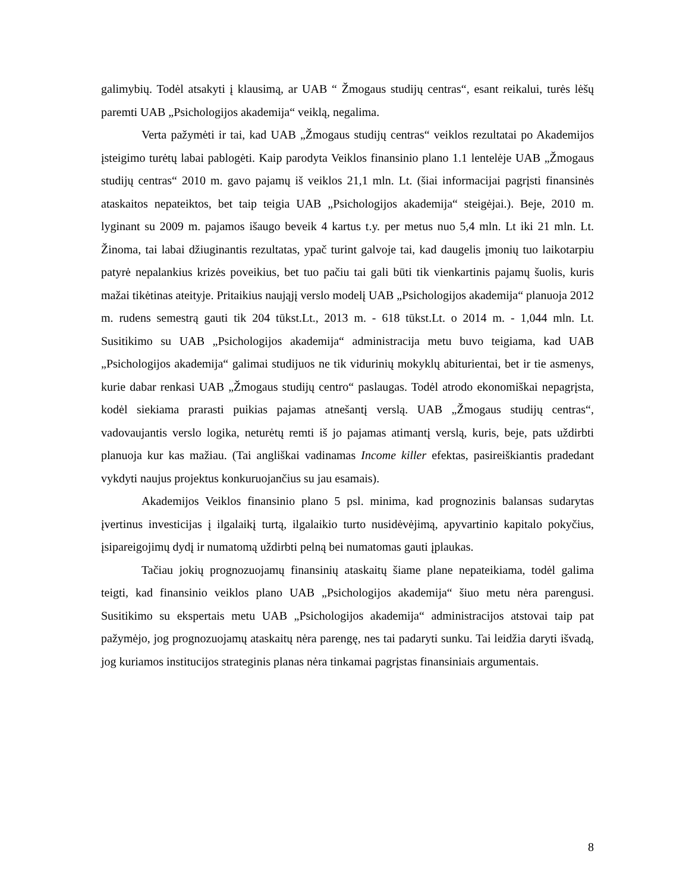galimybių. Todėl atsakyti į klausimą, ar UAB “ Žmogaus studijų centras“, esant reikalui, turės lėšų paremti UAB „Psichologijos akademija“ veiklą, negalima.
Verta pažymėti ir tai, kad UAB „Žmogaus studijų centras“ veiklos rezultatai po Akademijos įsteigimo turėtų labai pablogėti. Kaip parodyta Veiklos finansinio plano 1.1 lentelėje UAB „Žmogaus studijų centras“ 2010 m. gavo pajamų iš veiklos 21,1 mln. Lt. (šiai informacijai pagrįsti finansinės ataskaitos nepateiktos, bet taip teigia UAB „Psichologijos akademija“ steigėjai.). Beje, 2010 m. lyginant su 2009 m. pajamos išaugo beveik 4 kartus t.y. per metus nuo 5,4 mln. Lt iki 21 mln. Lt. Žinoma, tai labai džiuginantis rezultatas, ypač turint galvoje tai, kad daugelis įmonių tuo laikotarpiu patyrė nepalankius krizės poveikius, bet tuo pačiu tai gali būti tik vienkartinis pajamų šuolis, kuris mažai tikėtinas ateityje. Pritaikius naująjį verslo modelį UAB „Psichologijos akademija“ planuoja 2012 m. rudens semestrą gauti tik 204 tūkst.Lt., 2013 m. - 618 tūkst.Lt. o 2014 m. - 1,044 mln. Lt. Susitikimo su UAB „Psichologijos akademija“ administracija metu buvo teigiama, kad UAB „Psichologijos akademija“ galimai studijuos ne tik vidurinių mokyklų abiturientai, bet ir tie asmenys, kurie dabar renkasi UAB „Žmogaus studijų centro“ paslaugas. Todėl atrodo ekonomiškai nepagrįsta, kodėl siekiama prarasti puikias pajamas atnešantį verslą. UAB „Žmogaus studijų centras“, vadovaujantis verslo logika, neturėtų remti iš jo pajamas atimantį verslą, kuris, beje, pats uždirbti planuoja kur kas mažiau. (Tai angliškai vadinamas Income killer efektas, pasireiškiantis pradedant vykdyti naujus projektus konkuruojančius su jau esamais).
Akademijos Veiklos finansinio plano 5 psl. minima, kad prognozinis balansas sudarytas įvertinus investicijas į ilgalaikį turtą, ilgalaikio turto nusidėvėjimą, apyvartinio kapitalo pokyčius, įsipareigojimų dydį ir numatomą uždirbti pelną bei numatomas gauti įplaukas.
Tačiau jokių prognozuojamų finansinių ataskaitų šiame plane nepateikiama, todėl galima teigti, kad finansinio veiklos plano UAB „Psichologijos akademija“ šiuo metu nėra parengusi. Susitikimo su ekspertais metu UAB „Psichologijos akademija“ administracijos atstovai taip pat pažymėjo, jog prognozuojamų ataskaitų nėra parengę, nes tai padaryti sunku. Tai leidžia daryti išvadą, jog kuriamos institucijos strateginis planas nėra tinkamai pagrįstas finansiniais argumentais.
8